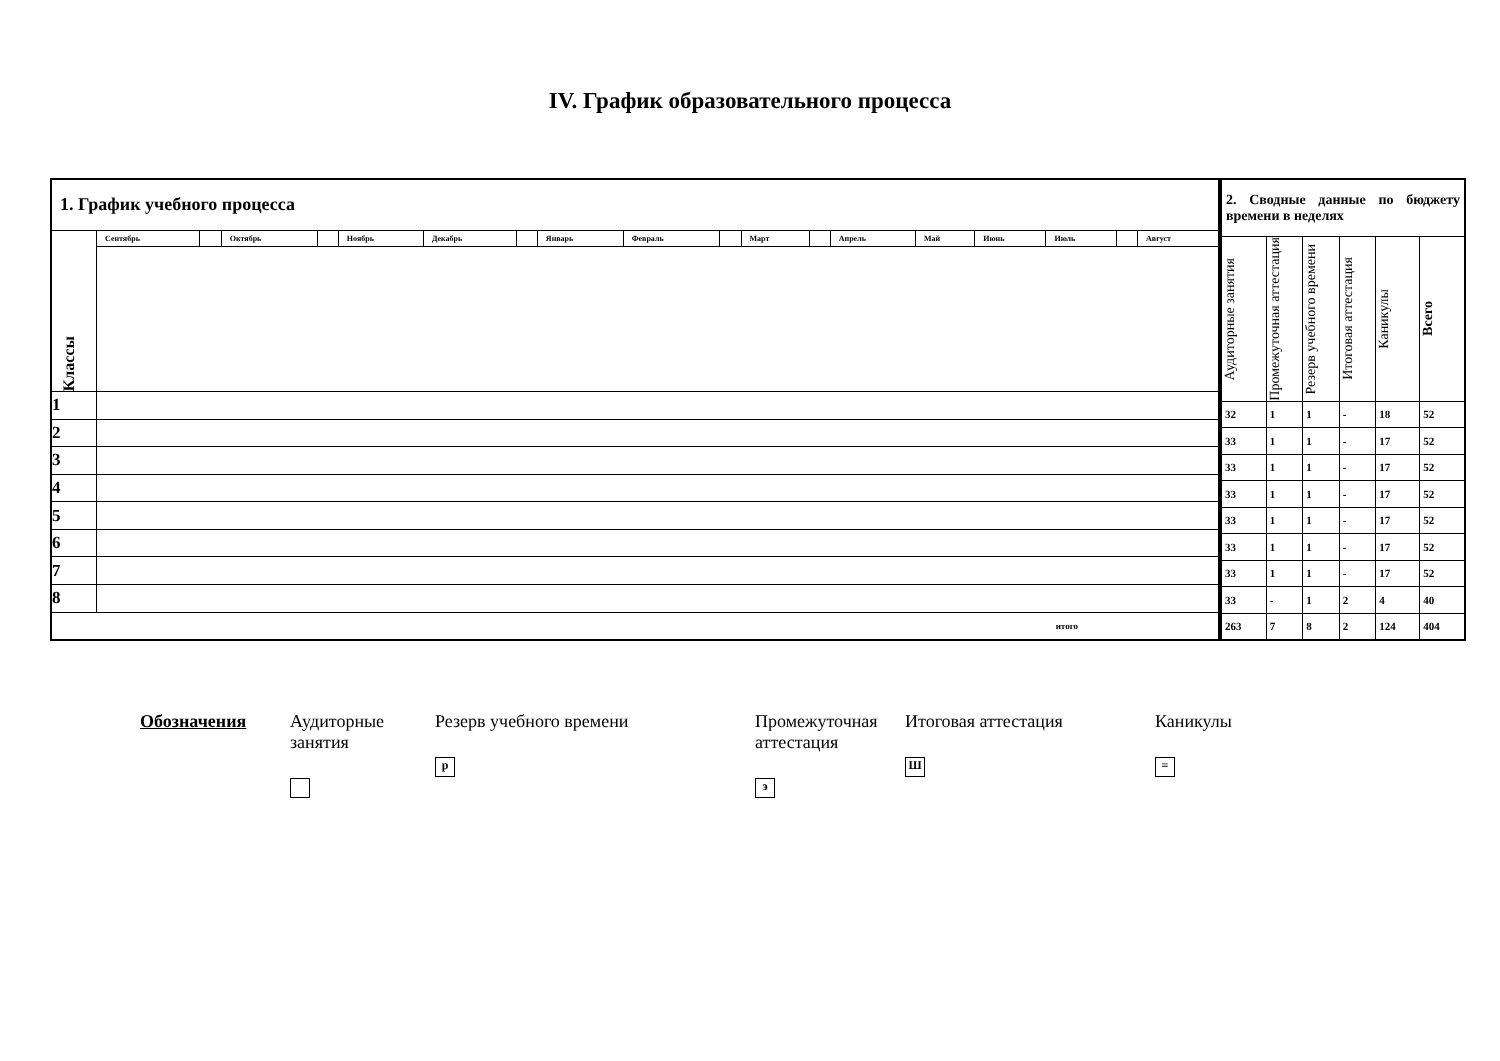IV. График образовательного процесса
| 1. График учебного процесса | | | | | | | | | | | | | | | | | | |
| --- | --- | --- | --- | --- | --- | --- | --- | --- | --- | --- | --- | --- | --- | --- | --- | --- | --- | --- |
| Классы | Сентябрь | | Октябрь | | Ноябрь | Декабрь | | Январь | Февраль | | Март | | Апрель | Май | Июнь | Июль | | Август |
| 1 | | | | | | | | | | | | | | | | | | |
| 2 | | | | | | | | | | | | | | | | | | |
| 3 | | | | | | | | | | | | | | | | | | |
| 4 | | | | | | | | | | | | | | | | | | |
| 5 | | | | | | | | | | | | | | | | | | |
| 6 | | | | | | | | | | | | | | | | | | |
| 7 | | | | | | | | | | | | | | | | | | |
| 8 | | | | | | | | | | | | | | | | | | |
| итого | | | | | | | | | | | | | | | | | | |
| 2. Сводные данные по бюджету времени в неделях | | | | | |
| --- | --- | --- | --- | --- | --- |
| Аудиторные занятия | Промежуточная аттестация | Резерв учебного времени | Итоговая аттестация | Каникулы | Всего |
| 32 | 1 | 1 | - | 18 | 52 |
| 33 | 1 | 1 | - | 17 | 52 |
| 33 | 1 | 1 | - | 17 | 52 |
| 33 | 1 | 1 | - | 17 | 52 |
| 33 | 1 | 1 | - | 17 | 52 |
| 33 | 1 | 1 | - | 17 | 52 |
| 33 | 1 | 1 | - | 17 | 52 |
| 33 | - | 1 | 2 | 4 | 40 |
| 263 | 7 | 8 | 2 | 124 | 404 |
Обозначения Аудиторные занятия
Резерв учебного времени
р
Промежуточная аттестация
э
Итоговая аттестация
Ш
Каникулы
=